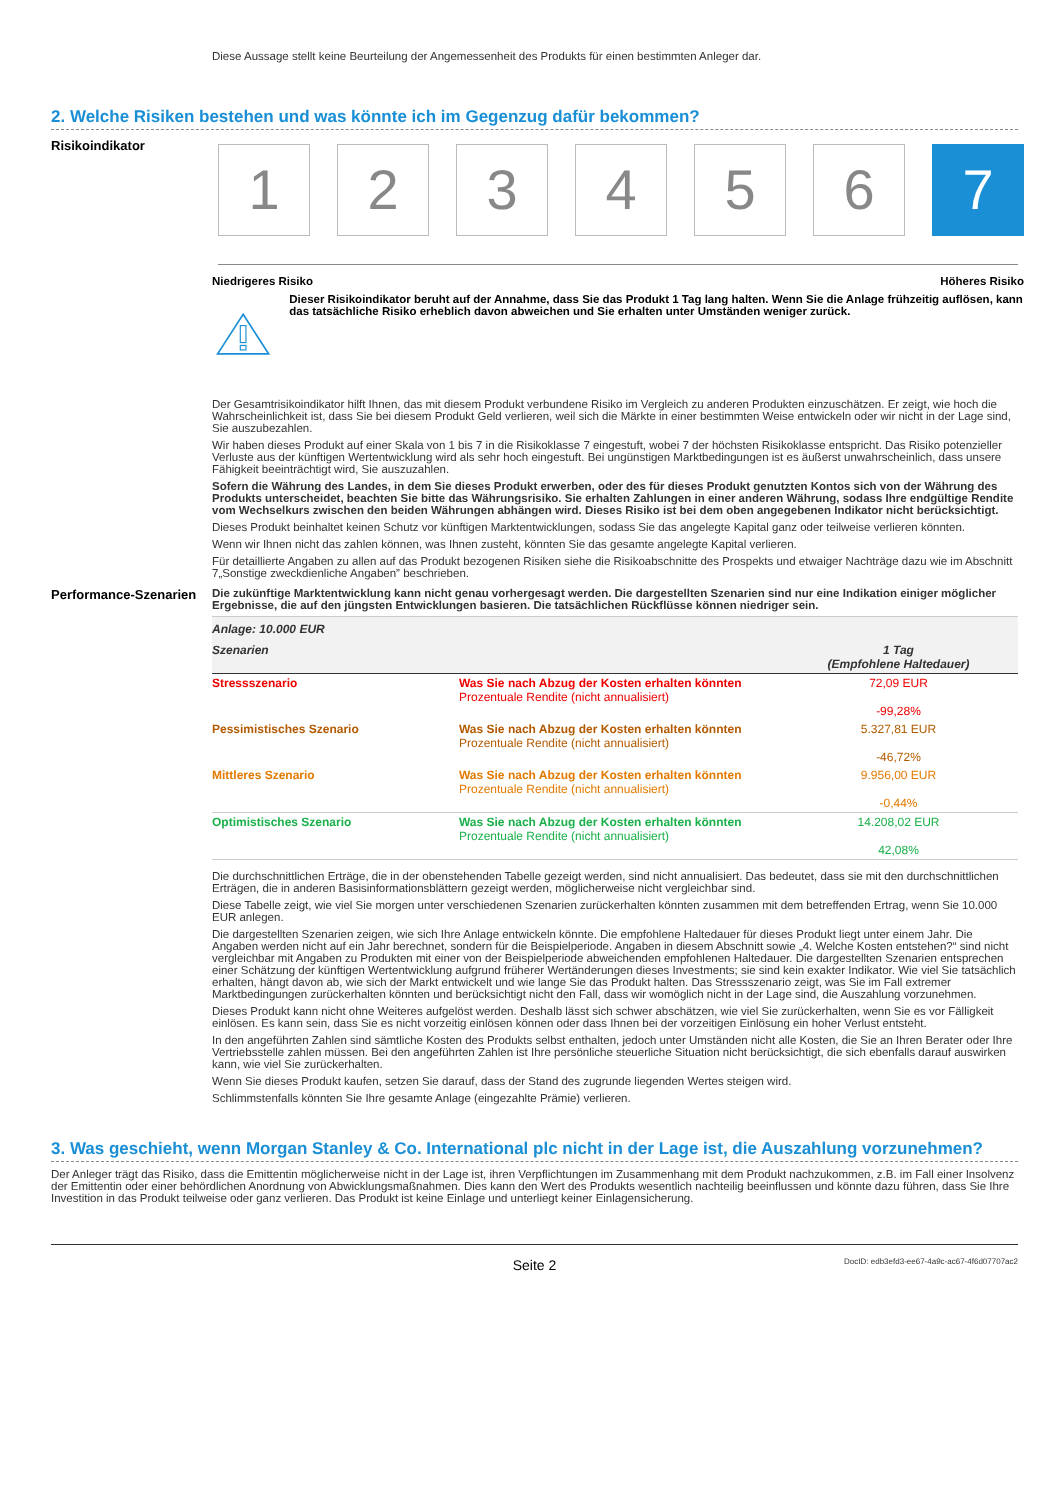Diese Aussage stellt keine Beurteilung der Angemessenheit des Produkts für einen bestimmten Anleger dar.
2. Welche Risiken bestehen und was könnte ich im Gegenzug dafür bekommen?
Risikoindikator
1 2 3 4 5 6 7
Niedrigeres Risiko Höheres Risiko
Dieser Risikoindikator beruht auf der Annahme, dass Sie das Produkt 1 Tag lang halten. Wenn Sie die Anlage frühzeitig auflösen, kann das tatsächliche Risiko erheblich davon abweichen und Sie erhalten unter Umständen weniger zurück.
Der Gesamtrisikoindikator hilft Ihnen, das mit diesem Produkt verbundene Risiko im Vergleich zu anderen Produkten einzuschätzen. Er zeigt, wie hoch die Wahrscheinlichkeit ist, dass Sie bei diesem Produkt Geld verlieren, weil sich die Märkte in einer bestimmten Weise entwickeln oder wir nicht in der Lage sind, Sie auszubezahlen.
Wir haben dieses Produkt auf einer Skala von 1 bis 7 in die Risikoklasse 7 eingestuft, wobei 7 der höchsten Risikoklasse entspricht. Das Risiko potenzieller Verluste aus der künftigen Wertentwicklung wird als sehr hoch eingestuft. Bei ungünstigen Marktbedingungen ist es äußerst unwahrscheinlich, dass unsere Fähigkeit beeinträchtigt wird, Sie auszuzahlen.
Sofern die Währung des Landes, in dem Sie dieses Produkt erwerben, oder des für dieses Produkt genutzten Kontos sich von der Währung des Produkts unterscheidet, beachten Sie bitte das Währungsrisiko. Sie erhalten Zahlungen in einer anderen Währung, sodass Ihre endgültige Rendite vom Wechselkurs zwischen den beiden Währungen abhängen wird. Dieses Risiko ist bei dem oben angegebenen Indikator nicht berücksichtigt.
Dieses Produkt beinhaltet keinen Schutz vor künftigen Marktentwicklungen, sodass Sie das angelegte Kapital ganz oder teilweise verlieren könnten.
Wenn wir Ihnen nicht das zahlen können, was Ihnen zusteht, könnten Sie das gesamte angelegte Kapital verlieren.
Für detaillierte Angaben zu allen auf das Produkt bezogenen Risiken siehe die Risikoabschnitte des Prospekts und etwaiger Nachträge dazu wie im Abschnitt 7„Sonstige zweckdienliche Angaben” beschrieben.
Performance-Szenarien
Die zukünftige Marktentwicklung kann nicht genau vorhergesagt werden. Die dargestellten Szenarien sind nur eine Indikation einiger möglicher Ergebnisse, die auf den jüngsten Entwicklungen basieren. Die tatsächlichen Rückflüsse können niedriger sein.
| Anlage: 10.000 EUR | | |
| --- | --- | --- |
| Szenarien | | 1 Tag (Empfohlene Haltedauer) |
| Stressszenario | Was Sie nach Abzug der Kosten erhalten könnten Prozentuale Rendite (nicht annualisiert) | 72,09 EUR -99,28% |
| Pessimistisches Szenario | Was Sie nach Abzug der Kosten erhalten könnten Prozentuale Rendite (nicht annualisiert) | 5.327,81 EUR -46,72% |
| Mittleres Szenario | Was Sie nach Abzug der Kosten erhalten könnten Prozentuale Rendite (nicht annualisiert) | 9.956,00 EUR -0,44% |
| Optimistisches Szenario | Was Sie nach Abzug der Kosten erhalten könnten Prozentuale Rendite (nicht annualisiert) | 14.208,02 EUR 42,08% |
Die durchschnittlichen Erträge, die in der obenstehenden Tabelle gezeigt werden, sind nicht annualisiert. Das bedeutet, dass sie mit den durchschnittlichen Erträgen, die in anderen Basisinformationsblättern gezeigt werden, möglicherweise nicht vergleichbar sind.
Diese Tabelle zeigt, wie viel Sie morgen unter verschiedenen Szenarien zurückerhalten könnten zusammen mit dem betreffenden Ertrag, wenn Sie 10.000 EUR anlegen.
Die dargestellten Szenarien zeigen, wie sich Ihre Anlage entwickeln könnte. Die empfohlene Haltedauer für dieses Produkt liegt unter einem Jahr. Die Angaben werden nicht auf ein Jahr berechnet, sondern für die Beispielperiode. Angaben in diesem Abschnitt sowie „4. Welche Kosten entstehen?“ sind nicht vergleichbar mit Angaben zu Produkten mit einer von der Beispielperiode abweichenden empfohlenen Haltedauer. Die dargestellten Szenarien entsprechen einer Schätzung der künftigen Wertentwicklung aufgrund früherer Wertänderungen dieses Investments; sie sind kein exakter Indikator. Wie viel Sie tatsächlich erhalten, hängt davon ab, wie sich der Markt entwickelt und wie lange Sie das Produkt halten. Das Stressszenario zeigt, was Sie im Fall extremer Marktbedingungen zurückerhalten könnten und berücksichtigt nicht den Fall, dass wir womöglich nicht in der Lage sind, die Auszahlung vorzunehmen.
Dieses Produkt kann nicht ohne Weiteres aufgelöst werden. Deshalb lässt sich schwer abschätzen, wie viel Sie zurückerhalten, wenn Sie es vor Fälligkeit einlösen. Es kann sein, dass Sie es nicht vorzeitig einlösen können oder dass Ihnen bei der vorzeitigen Einlösung ein hoher Verlust entsteht.
In den angeführten Zahlen sind sämtliche Kosten des Produkts selbst enthalten, jedoch unter Umständen nicht alle Kosten, die Sie an Ihren Berater oder Ihre Vertriebsstelle zahlen müssen. Bei den angeführten Zahlen ist Ihre persönliche steuerliche Situation nicht berücksichtigt, die sich ebenfalls darauf auswirken kann, wie viel Sie zurückerhalten.
Wenn Sie dieses Produkt kaufen, setzen Sie darauf, dass der Stand des zugrunde liegenden Wertes steigen wird.
Schlimmstenfalls könnten Sie Ihre gesamte Anlage (eingezahlte Prämie) verlieren.
3. Was geschieht, wenn Morgan Stanley & Co. International plc nicht in der Lage ist, die Auszahlung vorzunehmen?
Der Anleger trägt das Risiko, dass die Emittentin möglicherweise nicht in der Lage ist, ihren Verpflichtungen im Zusammenhang mit dem Produkt nachzukommen, z.B. im Fall einer Insolvenz der Emittentin oder einer behördlichen Anordnung von Abwicklungsmaßnahmen. Dies kann den Wert des Produkts wesentlich nachteilig beeinflussen und könnte dazu führen, dass Sie Ihre Investition in das Produkt teilweise oder ganz verlieren. Das Produkt ist keine Einlage und unterliegt keiner Einlagensicherung.
Seite 2 DocID: edb3efd3-ee67-4a9c-ac67-4f6d07707ac2